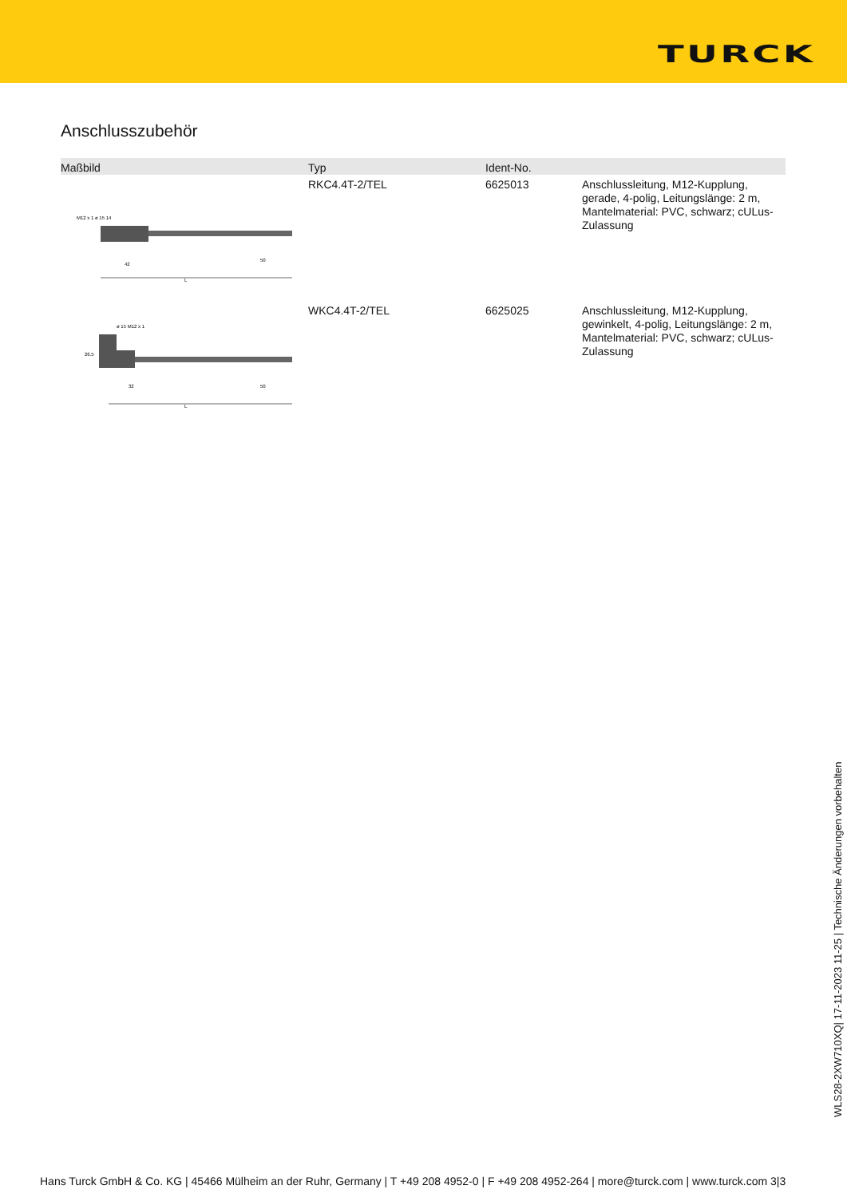TURCK
Anschlusszubehör
| Maßbild | Typ | Ident-No. | |
| --- | --- | --- | --- |
| M12 x 1 ø 15 14 L 42 50 | RKC4.4T-2/TEL | 6625013 | Anschlussleitung, M12-Kupplung, gerade, 4-polig, Leitungslänge: 2 m, Mantelmaterial: PVC, schwarz; cULus-Zulassung |
| ø 15 M12 x 1 26.5 L 32 50 | WKC4.4T-2/TEL | 6625025 | Anschlussleitung, M12-Kupplung, gewinkelt, 4-polig, Leitungslänge: 2 m, Mantelmaterial: PVC, schwarz; cULus-Zulassung |
WLS28-2XW710XQ| 17-11-2023 11-25 | Technische Änderungen vorbehalten
Hans Turck GmbH & Co. KG | 45466 Mülheim an der Ruhr, Germany | T +49 208 4952-0 | F +49 208 4952-264 | more@turck.com | www.turck.com 3|3